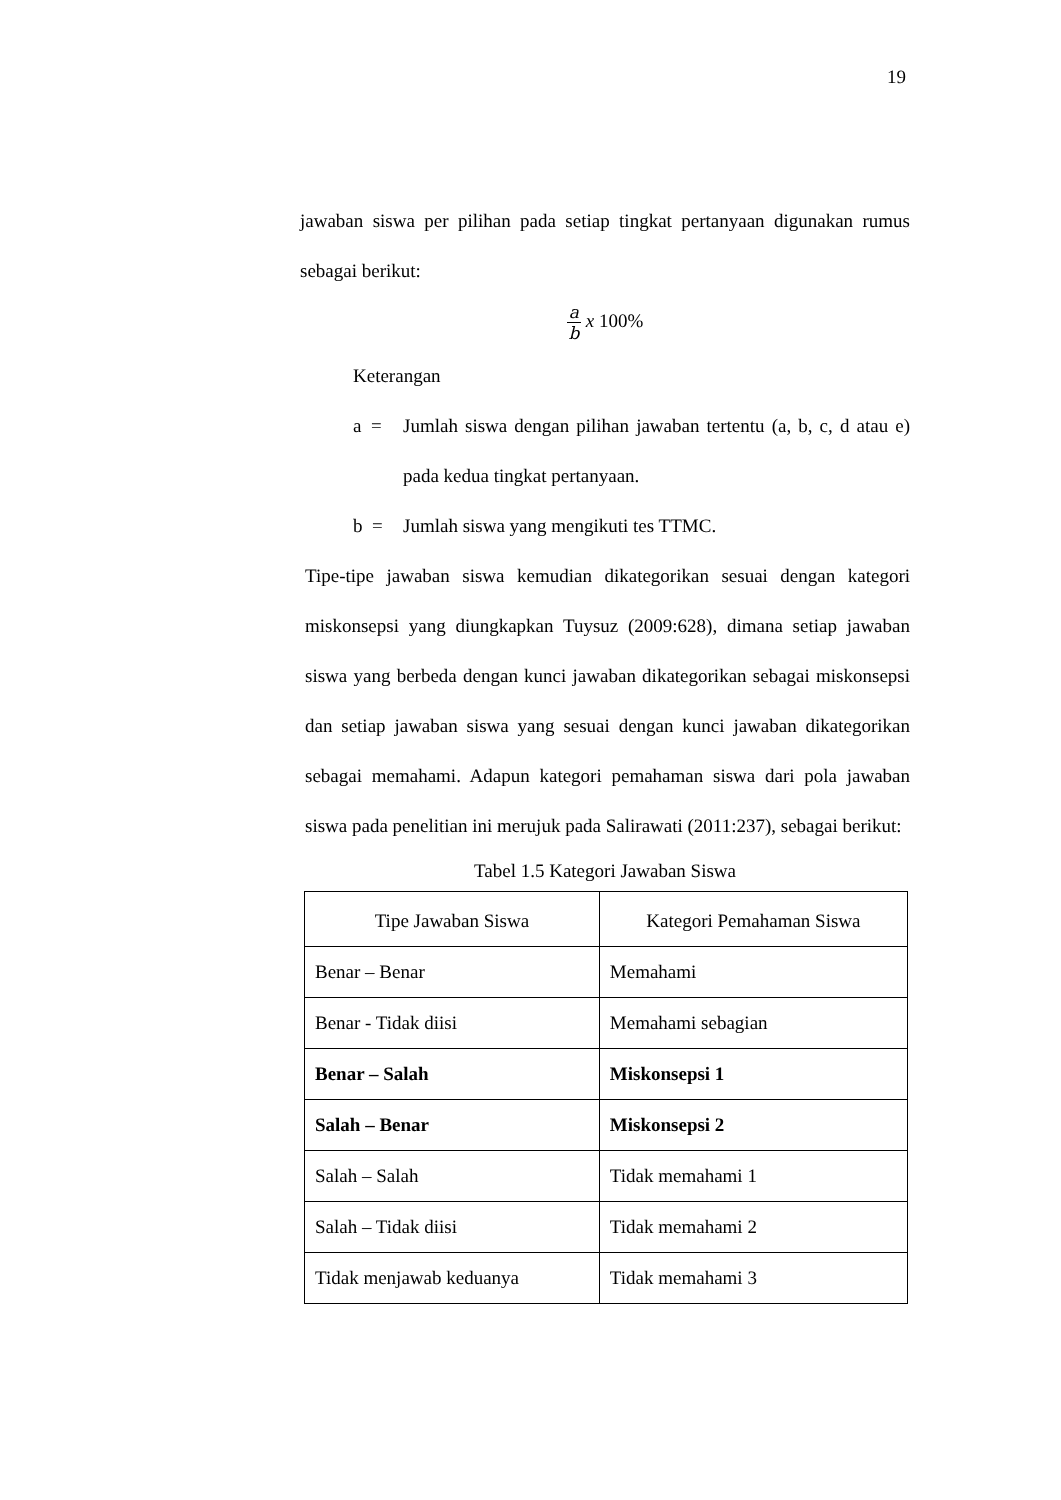19
jawaban siswa per pilihan pada setiap tingkat pertanyaan digunakan rumus sebagai berikut:
a b x 100%
Keterangan
a = Jumlah siswa dengan pilihan jawaban tertentu (a, b, c, d atau e) pada kedua tingkat pertanyaan.
b = Jumlah siswa yang mengikuti tes TTMC.
Tipe-tipe jawaban siswa kemudian dikategorikan sesuai dengan kategori miskonsepsi yang diungkapkan Tuysuz (2009:628), dimana setiap jawaban siswa yang berbeda dengan kunci jawaban dikategorikan sebagai miskonsepsi dan setiap jawaban siswa yang sesuai dengan kunci jawaban dikategorikan sebagai memahami. Adapun kategori pemahaman siswa dari pola jawaban siswa pada penelitian ini merujuk pada Salirawati (2011:237), sebagai berikut:
Tabel 1.5 Kategori Jawaban Siswa
| Tipe Jawaban Siswa | Kategori Pemahaman Siswa |
| --- | --- |
| Benar – Benar | Memahami |
| Benar - Tidak diisi | Memahami sebagian |
| Benar – Salah | Miskonsepsi 1 |
| Salah – Benar | Miskonsepsi 2 |
| Salah – Salah | Tidak memahami 1 |
| Salah – Tidak diisi | Tidak memahami 2 |
| Tidak menjawab keduanya | Tidak memahami 3 |